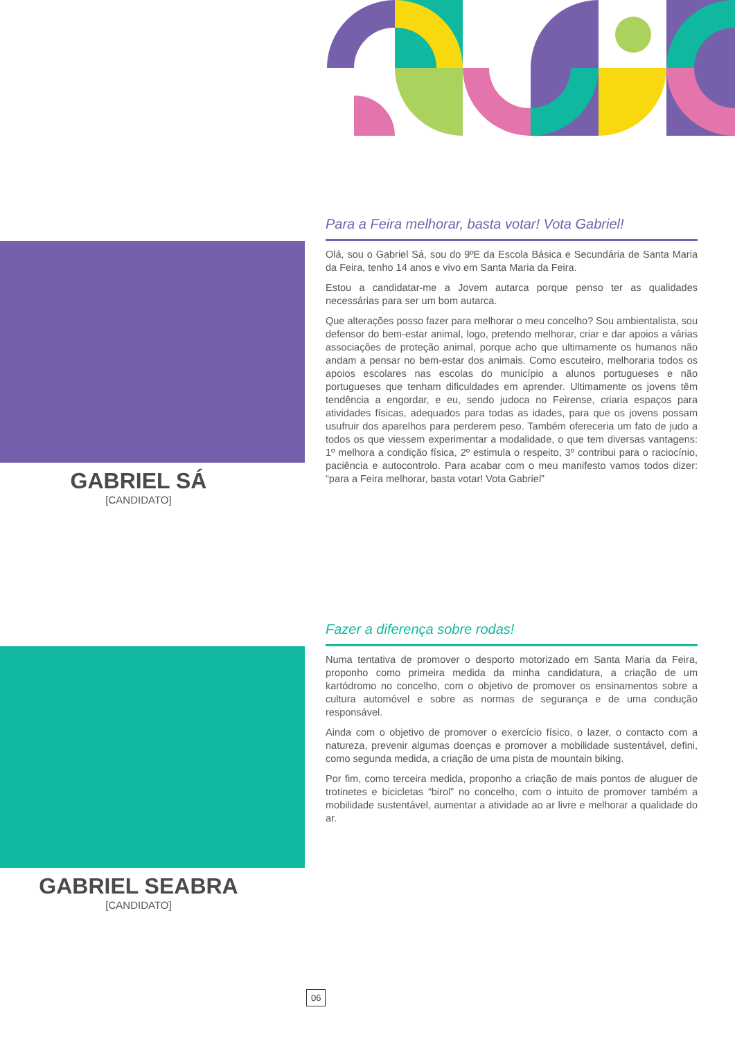GABRIEL SÁ
[CANDIDATO]
Para a Feira melhorar, basta votar! Vota Gabriel!
Olá, sou o Gabriel Sá, sou do 9ºE da Escola Básica e Secundária de Santa Maria da Feira, tenho 14 anos e vivo em Santa Maria da Feira.
Estou a candidatar-me a Jovem autarca porque penso ter as qualidades necessárias para ser um bom autarca.
Que alterações posso fazer para melhorar o meu concelho? Sou ambientalista, sou defensor do bem-estar animal, logo, pretendo melhorar, criar e dar apoios a várias associações de proteção animal, porque acho que ultimamente os humanos não andam a pensar no bem-estar dos animais. Como escuteiro, melhoraria todos os apoios escolares nas escolas do município a alunos portugueses e não portugueses que tenham dificuldades em aprender. Ultimamente os jovens têm tendência a engordar, e eu, sendo judoca no Feirense, criaria espaços para atividades físicas, adequados para todas as idades, para que os jovens possam usufruir dos aparelhos para perderem peso. Também ofereceria um fato de judo a todos os que viessem experimentar a modalidade, o que tem diversas vantagens: 1º melhora a condição física, 2º estimula o respeito, 3º contribui para o raciocínio, paciência e autocontrolo. Para acabar com o meu manifesto vamos todos dizer: “para a Feira melhorar, basta votar! Vota Gabriel”
GABRIEL SEABRA
[CANDIDATO]
Fazer a diferença sobre rodas!
Numa tentativa de promover o desporto motorizado em Santa Maria da Feira, proponho como primeira medida da minha candidatura, a criação de um kartódromo no concelho, com o objetivo de promover os ensinamentos sobre a cultura automóvel e sobre as normas de segurança e de uma condução responsável.
Ainda com o objetivo de promover o exercício físico, o lazer, o contacto com a natureza, prevenir algumas doenças e promover a mobilidade sustentável, defini, como segunda medida, a criação de uma pista de mountain biking.
Por fim, como terceira medida, proponho a criação de mais pontos de aluguer de trotinetes e bicicletas “birol” no concelho, com o intuito de promover também a mobilidade sustentável, aumentar a atividade ao ar livre e melhorar a qualidade do ar.
06